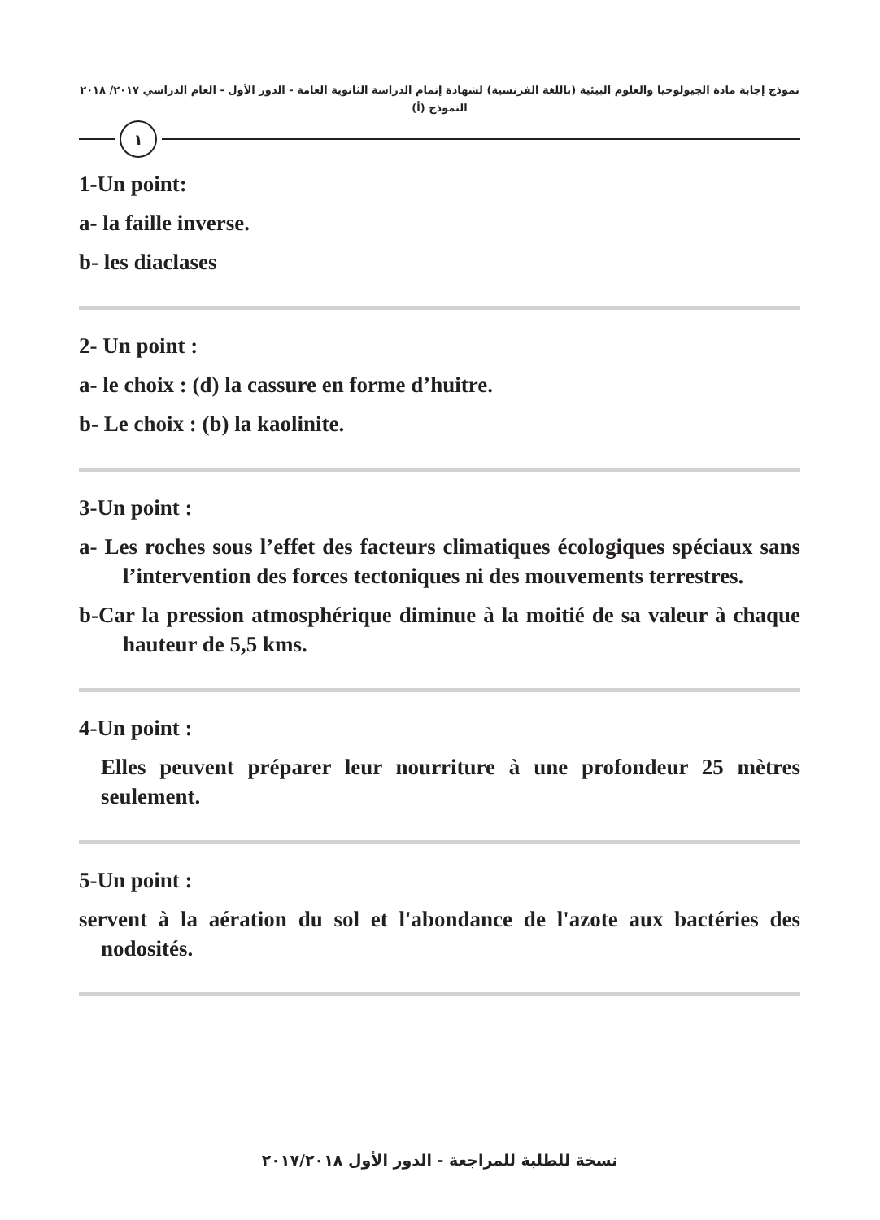نموذج إجابة مادة الجيولوجيا والعلوم البيئية (باللغة الفرنسية) لشهادة إتمام الدراسة الثانوية العامة - الدور الأول - العام الدراسي ٢٠١٧/ ٢٠١٨
النموذج (أ)
١
1-Un point:
a- la faille inverse.
b- les diaclases
2- Un point :
a- le choix : (d) la cassure en forme d’huitre.
b- Le choix : (b) la kaolinite.
3-Un point :
a- Les roches sous l’effet des facteurs climatiques écologiques spéciaux sans l’intervention des forces tectoniques ni des mouvements terrestres.
b-Car la pression atmosphérique diminue à la moitié de sa valeur à chaque hauteur de 5,5 kms.
4-Un point :
Elles peuvent préparer leur nourriture à une profondeur 25 mètres seulement.
5-Un point :
servent à la aération du sol et l'abondance de l'azote aux bactéries des nodosités.
نسخة للطلبة للمراجعة - الدور الأول ٢٠١٧/٢٠١٨